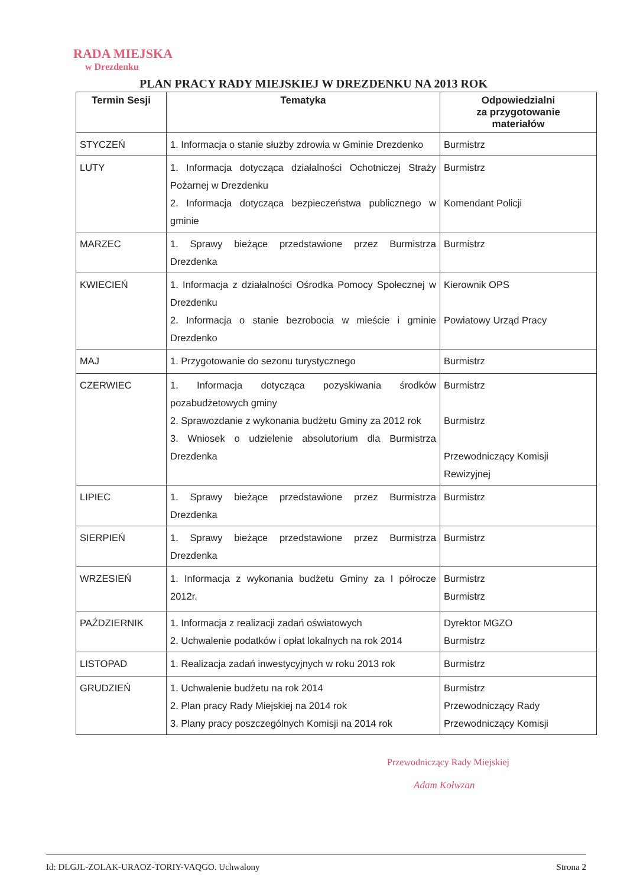RADA MIEJSKA
w Drezdenku
PLAN PRACY RADY MIEJSKIEJ W DREZDENKU NA 2013 ROK
| Termin Sesji | Tematyka | Odpowiedzialni za przygotowanie materiałów |
| --- | --- | --- |
| STYCZEŃ | 1. Informacja o stanie służby zdrowia w Gminie Drezdenko | Burmistrz |
| LUTY | 1. Informacja dotycząca działalności Ochotniczej Straży Pożarnej w Drezdenku 2. Informacja dotycząca bezpieczeństwa publicznego w gminie | Burmistrz Komendant Policji |
| MARZEC | 1. Sprawy bieżące przedstawione przez Burmistrza Drezdenka | Burmistrz |
| KWIECIEŃ | 1. Informacja z działalności Ośrodka Pomocy Społecznej w Drezdenku 2. Informacja o stanie bezrobocia w mieście i gminie Drezdenko | Kierownik OPS Powiatowy Urząd Pracy |
| MAJ | 1. Przygotowanie do sezonu turystycznego | Burmistrz |
| CZERWIEC | 1. Informacja dotycząca pozyskiwania środków pozabudżetowych gminy 2. Sprawozdanie z wykonania budżetu Gminy za 2012 rok 3. Wniosek o udzielenie absolutorium dla Burmistrza Drezdenka | Burmistrz Burmistrz Przewodniczący Komisji Rewizyjnej |
| LIPIEC | 1. Sprawy bieżące przedstawione przez Burmistrza Drezdenka | Burmistrz |
| SIERPIEŃ | 1. Sprawy bieżące przedstawione przez Burmistrza Drezdenka | Burmistrz |
| WRZESIEŃ | 1. Informacja z wykonania budżetu Gminy za I półrocze 2012r. | Burmistrz Burmistrz |
| PAŹDZIERNIK | 1. Informacja z realizacji zadań oświatowych 2. Uchwalenie podatków i opłat lokalnych na rok 2014 | Dyrektor MGZO Burmistrz |
| LISTOPAD | 1. Realizacja zadań inwestycyjnych w roku 2013 rok | Burmistrz |
| GRUDZIEŃ | 1. Uchwalenie budżetu na rok 2014 2. Plan pracy Rady Miejskiej na 2014 rok 3. Plany pracy poszczególnych Komisji na 2014 rok | Burmistrz Przewodniczący Rady Przewodniczący Komisji |
Przewodniczący Rady Miejskiej
Adam Kołwzan
Id: DLGJL-ZOLAK-URAOZ-TORIY-VAQGO. Uchwalony Strona 2